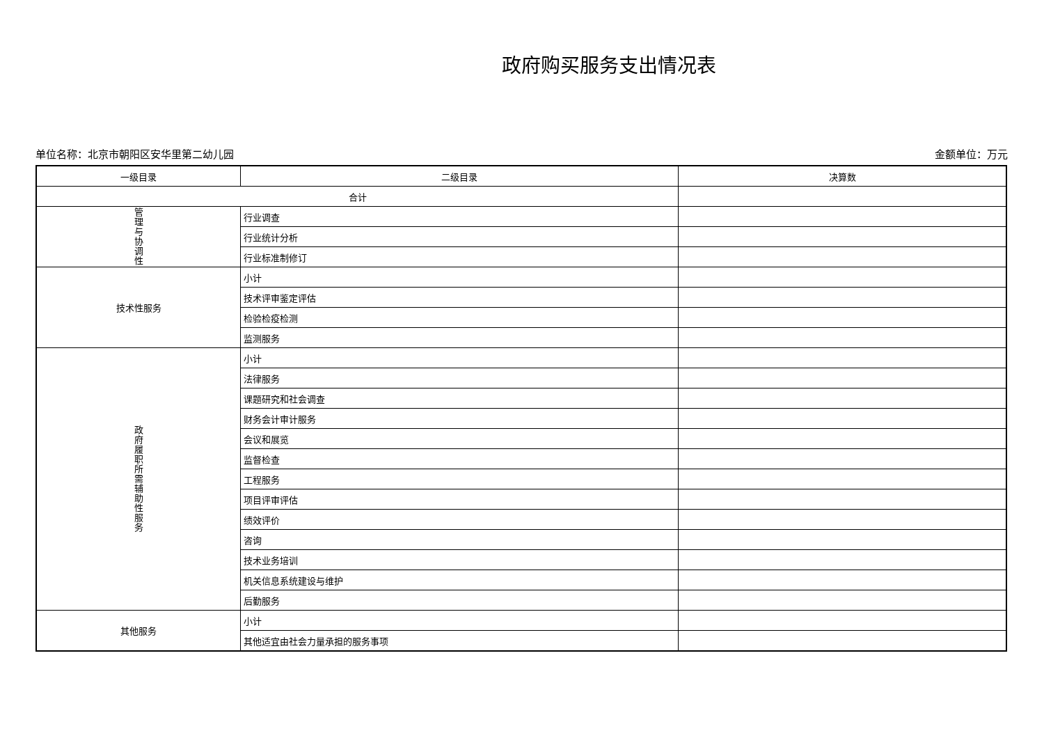政府购买服务支出情况表
单位名称：北京市朝阳区安华里第二幼儿园 金额单位：万元
| 一级目录 | 二级目录 | 决算数 |
| 合计 | | |
| 管 理 与 协 调 性 | 行业调查 | |
| | 行业统计分析 | |
| | 行业标准制修订 | |
| 技术性服务 | 小计 | |
| | 技术评审鉴定评估 | |
| | 检验检疫检测 | |
| | 监测服务 | |
| 政 府 履 职 所 需 辅 助 性 服 务 | 小计 | |
| | 法律服务 | |
| | 课题研究和社会调查 | |
| | 财务会计审计服务 | |
| | 会议和展览 | |
| | 监督检查 | |
| | 工程服务 | |
| | 项目评审评估 | |
| | 绩效评价 | |
| | 咨询 | |
| | 技术业务培训 | |
| | 机关信息系统建设与维护 | |
| | 后勤服务 | |
| 其他服务 | 小计 | |
| | 其他适宜由社会力量承担的服务事项 | |